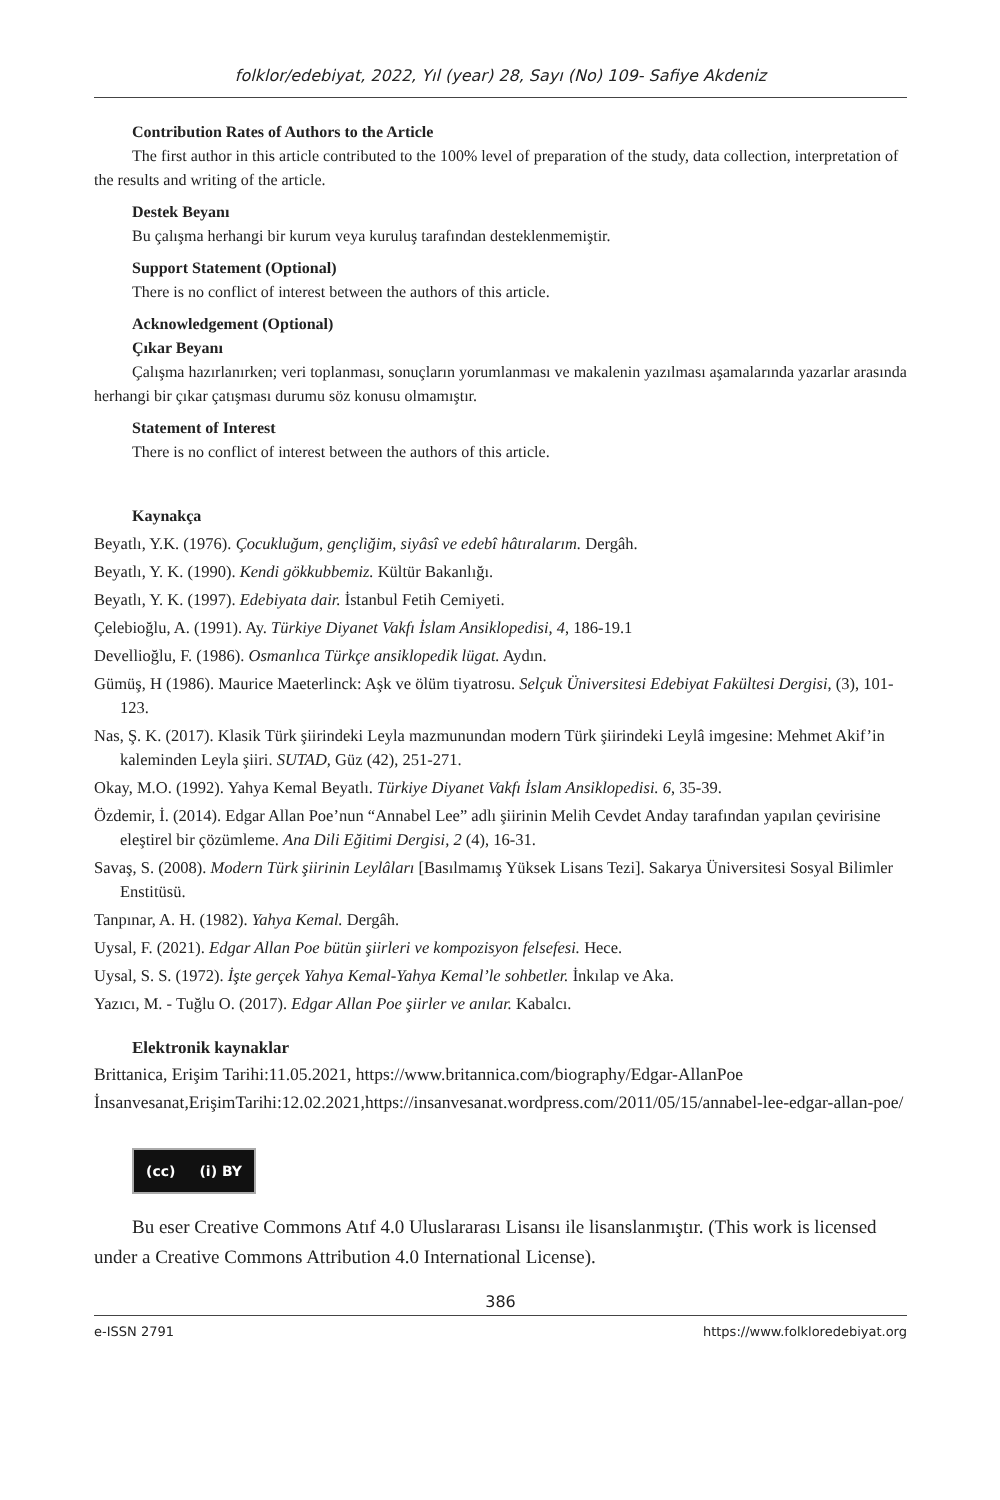folklor/edebiyat, 2022, Yıl (year) 28, Sayı (No) 109- Safiye Akdeniz
Contribution Rates of Authors to the Article
The first author in this article contributed to the 100% level of preparation of the study, data collection, interpretation of the results and writing of the article.
Destek Beyanı
Bu çalışma herhangi bir kurum veya kuruluş tarafından desteklenmemiştir.
Support Statement (Optional)
There is no conflict of interest between the authors of this article.
Acknowledgement (Optional)
Çıkar Beyanı
Çalışma hazırlanırken; veri toplanması, sonuçların yorumlanması ve makalenin yazılması aşamalarında yazarlar arasında herhangi bir çıkar çatışması durumu söz konusu olmamıştır.
Statement of Interest
There is no conflict of interest between the authors of this article.
Kaynakça
Beyatlı, Y.K. (1976). Çocukluğum, gençliğim, siyâsî ve edebî hâtıralarım. Dergâh.
Beyatlı, Y. K. (1990). Kendi gökkubbemiz. Kültür Bakanlığı.
Beyatlı, Y. K. (1997). Edebiyata dair. İstanbul Fetih Cemiyeti.
Çelebioğlu, A. (1991). Ay. Türkiye Diyanet Vakfı İslam Ansiklopedisi, 4, 186-19.1
Devellioğlu, F. (1986). Osmanlıca Türkçe ansiklopedik lügat. Aydın.
Gümüş, H (1986). Maurice Maeterlinck: Aşk ve ölüm tiyatrosu. Selçuk Üniversitesi Edebiyat Fakültesi Dergisi, (3), 101-123.
Nas, Ş. K. (2017). Klasik Türk şiirindeki Leyla mazmunundan modern Türk şiirindeki Leylâ imgesine: Mehmet Akif’in kaleminden Leyla şiiri. SUTAD, Güz (42), 251-271.
Okay, M.O. (1992). Yahya Kemal Beyatlı. Türkiye Diyanet Vakfı İslam Ansiklopedisi. 6, 35-39.
Özdemir, İ. (2014). Edgar Allan Poe’nun “Annabel Lee” adlı şiirinin Melih Cevdet Anday tarafından yapılan çevirisine eleştirel bir çözümleme. Ana Dili Eğitimi Dergisi, 2 (4), 16-31.
Savaş, S. (2008). Modern Türk şiirinin Leylâları [Basılmamış Yüksek Lisans Tezi]. Sakarya Üniversitesi Sosyal Bilimler Enstitüsü.
Tanpınar, A. H. (1982). Yahya Kemal. Dergâh.
Uysal, F. (2021). Edgar Allan Poe bütün şiirleri ve kompozisyon felsefesi. Hece.
Uysal, S. S. (1972). İşte gerçek Yahya Kemal-Yahya Kemal’le sohbetler. İnkılap ve Aka.
Yazıcı, M. - Tuğlu O. (2017). Edgar Allan Poe şiirler ve anılar. Kabalcı.
Elektronik kaynaklar
Brittanica, Erişim Tarihi:11.05.2021, https://www.britannica.com/biography/Edgar-AllanPoe
İnsanvesanat,ErişimTarihi:12.02.2021,https://insanvesanat.wordpress.com/2011/05/15/annabel-lee-edgar-allan-poe/
(cc) (i) BY
Bu eser Creative Commons Atıf 4.0 Uluslararası Lisansı ile lisanslanmıştır. (This work is licensed under a Creative Commons Attribution 4.0 International License).
386
e-ISSN 2791 https://www.folkloredebiyat.org